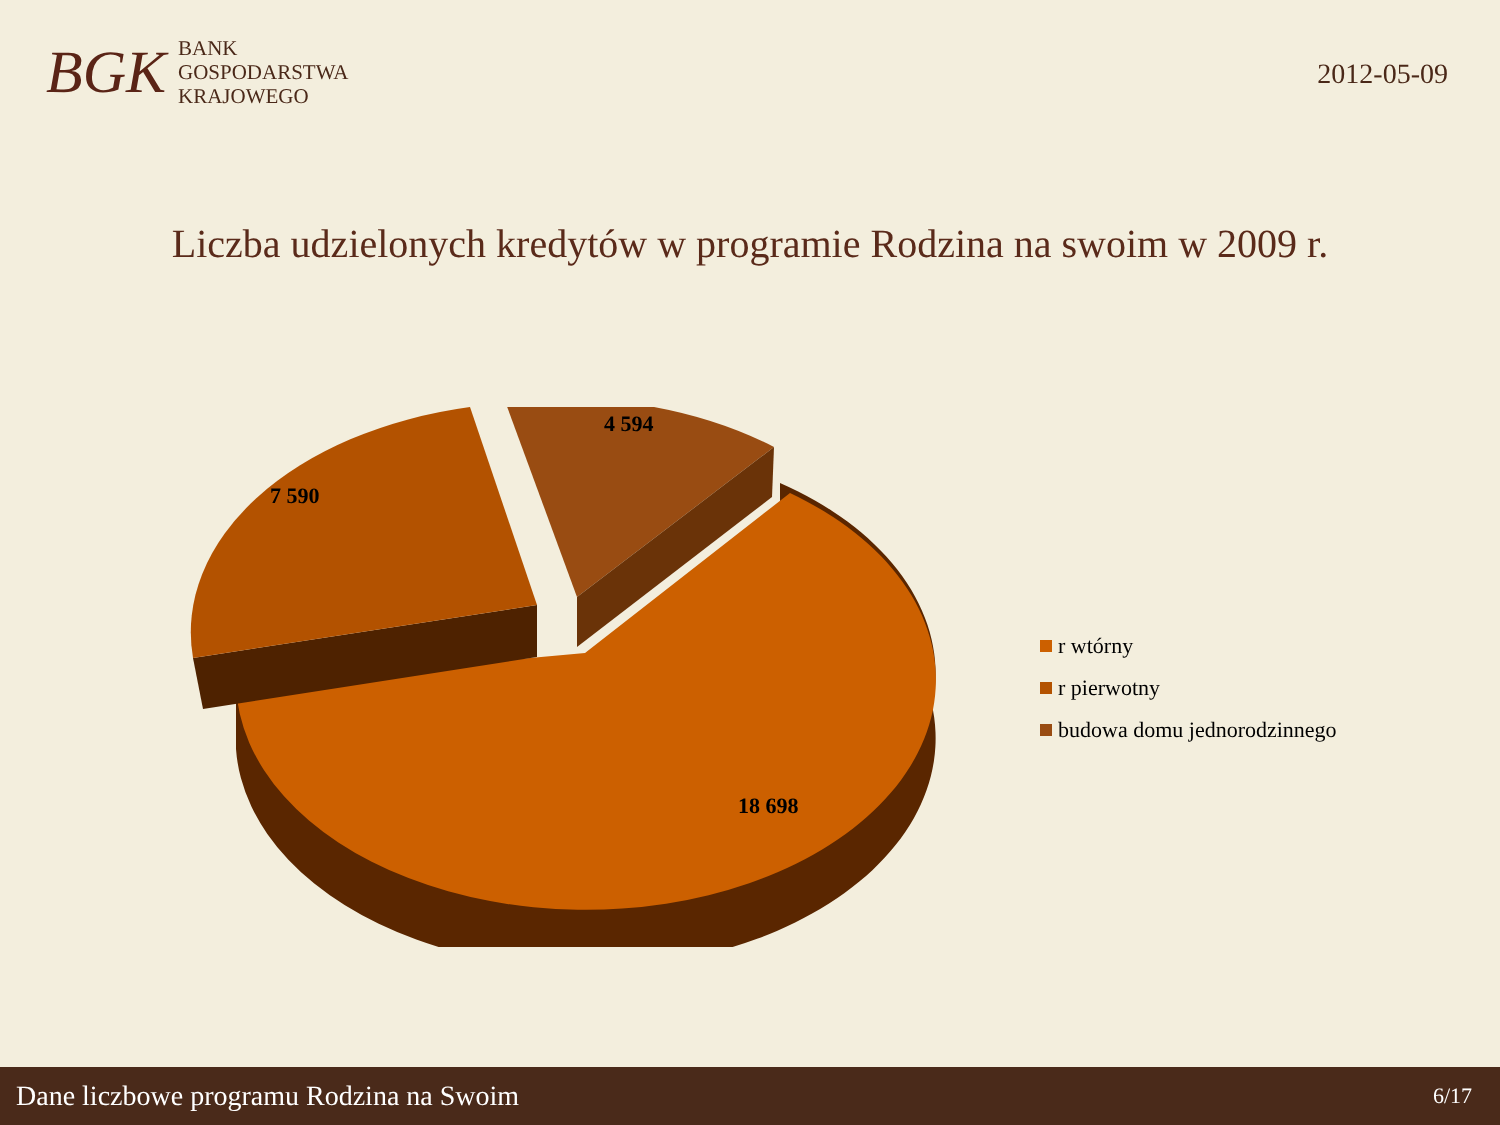BGK
BANK
GOSPODARSTWA
KRAJOWEGO
2012-05-09
Liczba udzielonych kredytów w programie Rodzina na swoim w 2009 r.
7 590
4 594
18 698
r wtórny
r pierwotny
budowa domu jednorodzinnego
Dane liczbowe programu Rodzina na Swoim 6/17